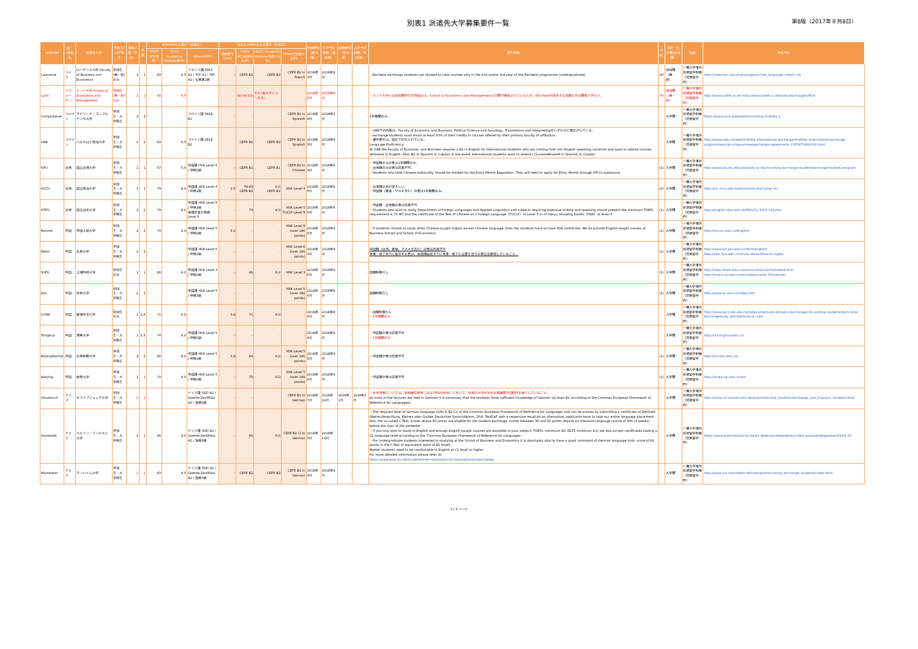別表1 派遣先大学募集要件一覧
第8版（2017年８月8日）
| UniCode | 国・地域名 | 派遣先大学 | 学部生/大学院生 | 募集人数（予定） | 枠数 | 本学が定める要件（学部生） | | | 派遣先大学が定める要件（学部生） | | | | 出願締切（夏出発） | 入学予定時期（夏出発） | 出願締切（冬出発） | 入学予定時期（冬出発） | 要件詳細 | 注記 | 協定（大学間/部局間） | 制度 | 参考URL |
| --- | --- | --- | --- | --- | --- | --- | --- | --- | --- | --- | --- | --- | --- | --- | --- | --- | --- | --- | --- | --- | --- |
| | | | | | | TOEFL iBT(本学) | IELTS Academic Module(本学) | Others(本学) | 成績要件（GPA） | TOEFL iBT(派遣先大学) | IELTS Academic Module(派遣先大学) | Others(派遣先大学) | | | | | | | | | |
| Lausanne | スイス | ローザンヌ大学 Faculty of Business and Economics | 学部生(商・経)のみ | 1 | 1 | 83 | 6.5 | フランス語 DELF A2 / TCF A2 / TEF A2 / 仏検準2級 | - | CEFR B2 | CEFR B2 | CEFR B2 in French | 2018年3月 | 2018年9月 | - | - | ・Bachelor exchange students are allowed to take courses only in the 2nd and/or 3rd year of the Bachelor programme (undergraduate). | (4) | 部局間（商・経） | 一橋大学海外派遣留学制度（交換留学枠） | http://www.hec.unil.ch/echanges/in?set_language=en&cl=en |
| Lund | スウェーデン | ルンド大学 School of Economics and Management | 学部生(商・経)のみ | 1 | 1 | 90 | 6.5 | - | - | 90 (W 20) | 6.5 (各セクション5.5) | - | 2018年4月 | 2018年8月 | - | | ・ルンド大学との部局間学生交流協定は、School of Economics and Managementとの間で締結されているため、同Schoolが提供する授業以外は履修できない。 | (4) | 部局間（商・経） | 一橋大学海外派遣留学制度（交換留学枠） | http://www.lusem.lu.se/ http://www.lusem.lu.se/study/exchange/office |
| Complutense | スペイン | マドリード・コンプルテンセ大学 | 学部生・大学院生 | 2 | 2 | - | - | スペイン語 DELE B1 | - | - | - | CEFR B1 in Spanish | 2018年6月 | 2018年9月 | - | - | 1学期間のみ。 | | 大学間 | 一橋大学海外派遣留学制度（交換留学枠） | https://www.ucm.es/english/incoming-mobility-1 |
| UAB | スペイン | バルセロナ自治大学 | 学部生・大学院生 | 2 | 2 | 83 | 6.5 | スペイン語 DELE B2 | | CEFR B2 | CEFR B2 | CEFR B2 in Spanish | 2018年5月 | 2018年8月 | | - | ・UABでの所属は、Faculty of Economic and Business, Political Science and Sociology, Translations and Interpretingのいずれかに限定されている。 ・exchange students must enroll at least 50% of their credits in courses offered by their primary faculty of affiliation. ・語学要件は、協定で定められている。 Language Proficiency: At UAB the Faculty of Economic and Business requires a B2 in English for international students who are coming from non-English speaking countries and want to attend courses delivered in English. Also, B2 in Spanish or Catalan in the event international students want to attend c刀ursesdelivered in Spanish or Catalan | | 大学間 | 一橋大学海外派遣留学制度（交換留学枠） | http://www.uab.cat/web/mobility-international-exchange/mobility-international-exchange-programmes/uab-programmes/exchange-agreements-1345671990030.html |
| NTU | 台湾 | 国立台湾大学 | 学部生・大学院生 | 1 | 1 | 57 | 5.5 | 中国語 HSK Level 5 / 中検2級 | - | CEFR B1 | CEFR B1 | CEFR B1 in Chinese | 2018年3月 | 2018年8月 | - | | ・中国籍のみの者は1学期間のみ。 ・台湾籍のみの者は応募不可。 ・Students who hold Chinese nationality should be minded for the Entry Permit Regulation. They will need to apply for Entry Permit through NTU's assistance. | (1) | 大学間 | 一橋大学海外派遣留学制度（交換留学枠） | http://www.oia.ntu.edu.tw/study-at-ntu/incoming-exchange-student/exchange-student-program |
| NCCU | 台湾 | 国立政治大学 | 学部生・大学院生 | 1 | 1 | 79 | 6.0 | 中国語 HSK Level 4 / 中検2級 | 2.5 | 79-80 CEFR B2 | 6.0 CEFR B2 | HSK Level 4 | 2018年4月 | 2018年9月 | - | | ・台湾籍以外が望ましい。 ・中国籍（香港・マカオ含む）の者は1学期間のみ。 | (1) | 大学間 | 一橋大学海外派遣留学制度（交換留学枠） | http://oic.nccu.edu.tw/bin/home.php?Lang=en |
| NTPU | 台湾 | 国立台北大学 | 学部生・大学院生 | 2 | 2 | 79 | 6.0 | 中国語 HSK Level 5 / 中検2級 華語文能力測検 Level 5 | - | 79 | 6.0 | HSK Level 5 TOCLF Level 5 | 2018年4月 | 2018年9月 | - | | ・中国籍・台湾籍の者は応募不可 ・Students who wish to study Department of Foreign Languages and Applied Linguistics and subjects requiring intensive writing and speaking should present the minimum TOEFL requirement is 79 iBT and the certificate of the Test of Chinese as a Foreign Language（TOCLF）at Level 5 or of Hanyu Shuiping Kaoshi（HSK）at lever 5 | (1) | 大学間 | 一橋大学海外派遣留学制度（交換留学枠） | http://english.ntpu.edu.tw/files/11-1003-110.php |
| Renmin | 中国 | 中国人民大学 | 学部生・大学院生 | 2 | 2 | 74 | 6.0 | 中国語 HSK Level 5 / 中検2級 | 3.0 | - | - | HSK Level 6 (over 180 points) | 2018年4月 | 2018年9月 | - | - | ・If students choose to study other Chinese-taught majors except Chinese language, then the students have to have HSK certificate. We do provide English-taught classes at Business School and School of Economics. | (1) | 大学間 | 一橋大学海外派遣留学制度（交換留学枠） | http://iso.ruc.edu.cn/English/ |
| Pekin | 中国 | 北京大学 | 学部生・大学院生 | 2 | 2 | - | - | 中国語 HSK Level 5 / 中検2級 | - | - | - | HSK Level 6 (over 180 points) | 2018年3月 | 2018年9月 | - | | 中国籍（台湾、香港、マカオを含む）の者は応募不可 卒業・修了年次に留学する者は、派遣開始前までに卒業・修了に必要な全ての単位を取得していること。 | (1) | 大学間 | 一橋大学海外派遣留学制度（交換留学枠） | http://www.isd.pku.edu.cn/html/english/ http://oiec.bnu.edu.cn/study-abroad/how-to-apply/ |
| SUFE | 中国 | 上海財経大学 | 学部生のみ | 1 | 1 | 80 | 6.0 | 中国語 HSK Level 3 / 中検2級 | - | 80 | 6.0 | HSK Level 3 | 2018年5月 | 2018年9月 | - | - | 国籍制限なし | (1) | 大学間 | 一橋大学海外派遣留学制度（交換留学枠） | http://rsws.shufe.edu.cn/structure/GjcGatYw/indexE.htm http://stuex.nju.edu.cn/en/a/Application_Procedure/ |
| Jilin | 中国 | 吉林大学 | 学部生・大学院生 | 2 | 2 | - | - | 中国語 HSK Level 5 / 中検2級 | - | - | - | HSK Level 5 (over 180 points) | 2018年4月 | 2018年9月 | - | - | 国籍制限なし | (1) | 大学間 | 一橋大学海外派遣留学制度（交換留学枠） | http://www.jlu.edu.cn/index.htm |
| CUHK | 中国 | 香港中文大学 | 学部生のみ | 1 | 0.5 | 71 | 6.0 | - | 3.0 | 71 | 6.0 | - | 2018年4月 | 2018年8月 | - | | ・国籍制限なし ・1学期間のみ | | 大学間 | 一橋大学海外派遣留学制度（交換留学枠） | http://www.oal.cuhk.edu.hk/index.php/study-abroad-a-exchanges-for-visiting-students/term-time-exchangestudy-abroad/study-at-cuhk |
| Tsinghua | 中国 | 清華大学 | 学部生・大学院生 | 1 | 0.5 | 74 | 6.0 | 中国語 HSK Level 5 / 中検2級 | - | - | - | - | 2018年4月 | 2018年9月 | - | | ・中国籍の者は応募不可 ・1学期間のみ | | 大学間 | 一橋大学海外派遣留学制度（交換留学枠） | http://is.tsinghua.edu.cn/ |
| BeijingNormal | 中国 | 北京師範大学 | 学部生・大学院生 | 2 | 2 | 80 | 6.0 | 中国語 HSK Level 5 / 中検2級 | 3.0 | 80 | 6.0 | HSK Level 5 (over 180 points) | 2018年5月 | 2018年9月 | - | - | ・中国籍の者は応募不可 | (1) | 大学間 | 一橋大学海外派遣留学制度（交換留学枠） | http://iso.bnu.edu.cn/ |
| Nanjing | 中国 | 南京大学 | 学部生・大学院生 | 1 | 1 | 70 | 6.0 | 中国語 HSK Level 5 / 中検2級 | - | 70 | 6.0 | HSK Level 5 (over 180 points) | 2018年4月 | 2018年9月 | - | - | ・中国籍の者は応募不可 | (1) | 大学間 | 一橋大学海外派遣留学制度（交換留学枠） | http://stuex.nju.edu.cn/en/ |
| Osnabruck | ドイツ | オスナブリュック大学 | 学部生・大学院生 | 2 | 2 | - | - | ドイツ語 ÖSD A2 / Goethe-Zertifikat A2 / 独検3級 | - | - | - | CEFR B1 in German | 2018年7月 | 2018年10月 | 2018年1月 | 2018年4月 | ・冬出発者については、本制度応募時（2017年9月時点）において、派遣先大学が定める成績要件(語学)を満たしていること。 As most of the lectures are held in German it is necessary that the students have sufficient knowledge of German (at least B1 according to the Common European Framework of Reference for Languages). | | 大学間 | 一橋大学海外派遣留学制度（交換留学枠） | http://www.uni-osnabrueck.de/en/prospective_students/exchange_and_erasmus_students.html |
| Humboldt | ドイツ | ベルリン・フンボルト大学 | 学部生・大学院生 | 1 | 1 | 80 | 6.0 | ドイツ語 ÖSD A2 / Goethe-Zertifikat A2 / 独検3級 | - | 80 | 6.0 | CEFR B2-CI in German | 2018年5月 | 2018年10月 | - | | ・The required level of German language skills is B2-C1 of the Common European Framework of Reference for Languages and can be proven by submitting a certificate of Zentrale Oberstufenprüfung, Kleines oder Großes Deutsches Sprachdiplom, DSH, TestDaF with a respective result.As an alternative, applicants have to take our online language placement test, the so-called C-Test; scores above 50 points are eligible for the student exchange, scores between 35 and 50 points require an intensive language course of 95h (4 weeks) before the start of the semester. ・If you only wish to study in English and enough English taught courses are available in your subject: TOEFL: minimum 80, IELTS minimum 6.0; we also accept certificates stating a C1 language level according to the 'Common European Framework of Reference for Languages' ・For Undergraduate students interested in studying at the School of Business and Economics it is absolutely vital to have a good command of German language (min. score of 61 points in the C-Test or equivalent proof of B1 level). Master students need to be comfortable in English at C1 level or higher. For more detailed information please refer to: https://www.wiwi.hu-berlin.de/de/international/incomings/admission/exchange | | 大学間 | 一橋大学海外派遣留学制度（交換留学枠） | https://www.international.hu-berlin.de/en/studierende/aus-dem-ausland/wegweiser/03/03_07 |
| Mannheim | ドイツ | マンハイム大学 | 学部生・大学院生 | 2 | 2 | 83 | 6.5 | ドイツ語 ÖSD A2 / Goethe-Zertifikat A2 / 独検3級 | - | CEFR B2 | CEFR B2 | CEFR B2 in German | 2018年4月 | 2018年9月 | - | - | | | 大学間 | 一橋大学海外派遣留学制度（交換留学枠） | http://www.uni-mannheim.de/io/english/incoming_exchange_students/index.html |
2 / 3 ページ